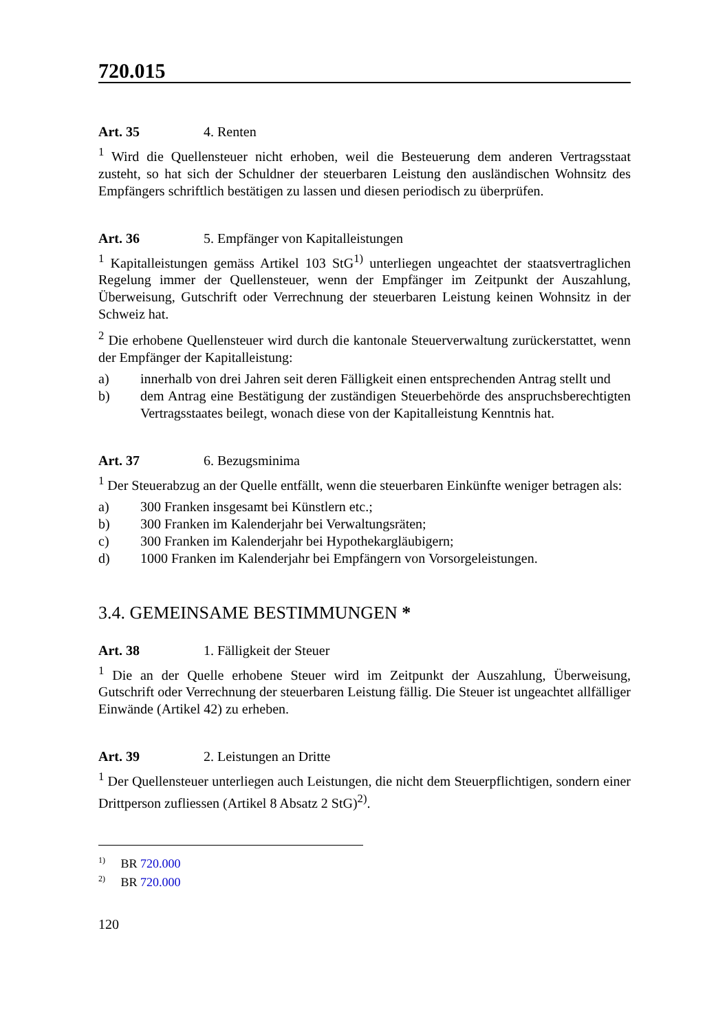720.015
Art. 35 4. Renten
<sup>1</sup> Wird die Quellensteuer nicht erhoben, weil die Besteuerung dem anderen Vertragsstaat zusteht, so hat sich der Schuldner der steuerbaren Leistung den ausländischen Wohnsitz des Empfängers schriftlich bestätigen zu lassen und diesen periodisch zu überprüfen.
Art. 36 5. Empfänger von Kapitalleistungen
<sup>1</sup> Kapitalleistungen gemäss Artikel 103 StG<sup>1)</sup> unterliegen ungeachtet der staatsvertraglichen Regelung immer der Quellensteuer, wenn der Empfänger im Zeitpunkt der Auszahlung, Überweisung, Gutschrift oder Verrechnung der steuerbaren Leistung keinen Wohnsitz in der Schweiz hat.
<sup>2</sup> Die erhobene Quellensteuer wird durch die kantonale Steuerverwaltung zurückerstattet, wenn der Empfänger der Kapitalleistung:
a) innerhalb von drei Jahren seit deren Fälligkeit einen entsprechenden Antrag stellt und
b) dem Antrag eine Bestätigung der zuständigen Steuerbehörde des anspruchsberechtigten Vertragsstaates beilegt, wonach diese von der Kapitalleistung Kenntnis hat.
Art. 37 6. Bezugsminima
<sup>1</sup> Der Steuerabzug an der Quelle entfällt, wenn die steuerbaren Einkünfte weniger betragen als:
a) 300 Franken insgesamt bei Künstlern etc.;
b) 300 Franken im Kalenderjahr bei Verwaltungsräten;
c) 300 Franken im Kalenderjahr bei Hypothekargläubigern;
d) 1000 Franken im Kalenderjahr bei Empfängern von Vorsorgeleistungen.
3.4. GEMEINSAME BESTIMMUNGEN *
Art. 38 1. Fälligkeit der Steuer
<sup>1</sup> Die an der Quelle erhobene Steuer wird im Zeitpunkt der Auszahlung, Überweisung, Gutschrift oder Verrechnung der steuerbaren Leistung fällig. Die Steuer ist ungeachtet allfälliger Einwände (Artikel 42) zu erheben.
Art. 39 2. Leistungen an Dritte
<sup>1</sup> Der Quellensteuer unterliegen auch Leistungen, die nicht dem Steuerpflichtigen, sondern einer Drittperson zufliessen (Artikel 8 Absatz 2 StG)<sup>2)</sup>.
<sup>1)</sup> BR 720.000
<sup>2)</sup> BR 720.000
120